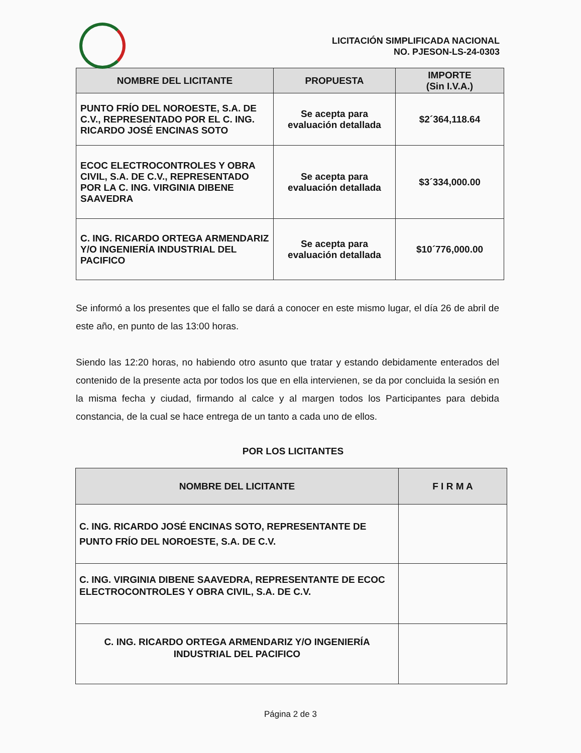LICITACIÓN SIMPLIFICADA NACIONAL
NO. PJESON-LS-24-0303
| NOMBRE DEL LICITANTE | PROPUESTA | IMPORTE (Sin I.V.A.) |
| --- | --- | --- |
| PUNTO FRÍO DEL NOROESTE, S.A. DE C.V., REPRESENTADO POR EL C. ING. RICARDO JOSÉ ENCINAS SOTO | Se acepta para evaluación detallada | $2´364,118.64 |
| ECOC ELECTROCONTROLES Y OBRA CIVIL, S.A. DE C.V., REPRESENTADO POR LA C. ING. VIRGINIA DIBENE SAAVEDRA | Se acepta para evaluación detallada | $3´334,000.00 |
| C. ING. RICARDO ORTEGA ARMENDARIZ Y/O INGENIERÍA INDUSTRIAL DEL PACIFICO | Se acepta para evaluación detallada | $10´776,000.00 |
Se informó a los presentes que el fallo se dará a conocer en este mismo lugar, el día 26 de abril de este año, en punto de las 13:00 horas.
Siendo las 12:20 horas, no habiendo otro asunto que tratar y estando debidamente enterados del contenido de la presente acta por todos los que en ella intervienen, se da por concluida la sesión en la misma fecha y ciudad, firmando al calce y al margen todos los Participantes para debida constancia, de la cual se hace entrega de un tanto a cada uno de ellos.
POR LOS LICITANTES
| NOMBRE DEL LICITANTE | F I R M A |
| --- | --- |
| C. ING. RICARDO JOSÉ ENCINAS SOTO, REPRESENTANTE DE PUNTO FRÍO DEL NOROESTE, S.A. DE C.V. | |
| C. ING. VIRGINIA DIBENE SAAVEDRA, REPRESENTANTE DE ECOC ELECTROCONTROLES Y OBRA CIVIL, S.A. DE C.V. | |
| C. ING. RICARDO ORTEGA ARMENDARIZ Y/O INGENIERÍA INDUSTRIAL DEL PACIFICO | |
Página 2 de 3